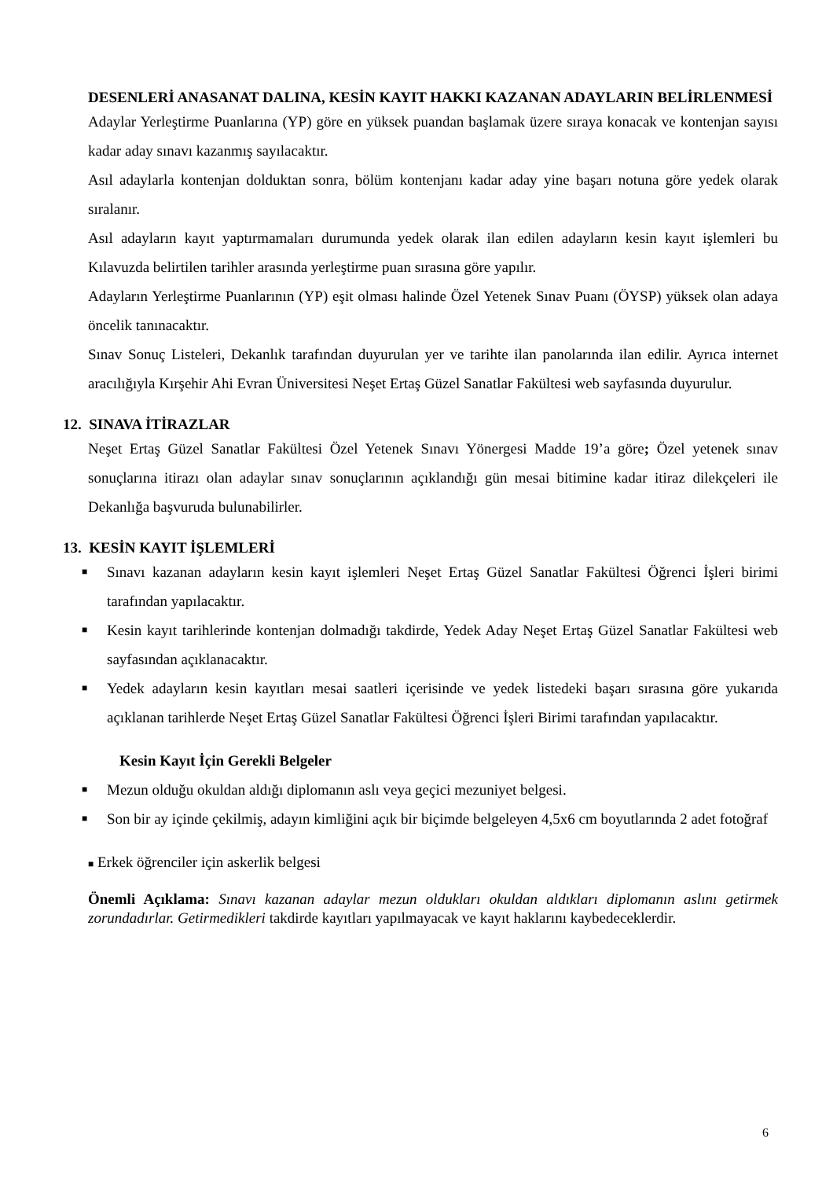DESENLERİ ANASANAT DALINA, KESİN KAYIT HAKKI KAZANAN ADAYLARIN BELİRLENMESİ
Adaylar Yerleştirme Puanlarına (YP) göre en yüksek puandan başlamak üzere sıraya konacak ve kontenjan sayısı kadar aday sınavı kazanmış sayılacaktır.
Asıl adaylarla kontenjan dolduktan sonra, bölüm kontenjanı kadar aday yine başarı notuna göre yedek olarak sıralanır.
Asıl adayların kayıt yaptırmamaları durumunda yedek olarak ilan edilen adayların kesin kayıt işlemleri bu Kılavuzda belirtilen tarihler arasında yerleştirme puan sırasına göre yapılır.
Adayların Yerleştirme Puanlarının (YP) eşit olması halinde Özel Yetenek Sınav Puanı (ÖYSP) yüksek olan adaya öncelik tanınacaktır.
Sınav Sonuç Listeleri, Dekanlık tarafından duyurulan yer ve tarihte ilan panolarında ilan edilir. Ayrıca internet aracılığıyla Kırşehir Ahi Evran Üniversitesi Neşet Ertaş Güzel Sanatlar Fakültesi web sayfasında duyurulur.
12. SINAVA İTİRAZLAR
Neşet Ertaş Güzel Sanatlar Fakültesi Özel Yetenek Sınavı Yönergesi Madde 19’a göre; Özel yetenek sınav sonuçlarına itirazı olan adaylar sınav sonuçlarının açıklandığı gün mesai bitimine kadar itiraz dilekçeleri ile Dekanlığa başvuruda bulunabilirler.
13. KESİN KAYIT İŞLEMLERİ
■ Sınavı kazanan adayların kesin kayıt işlemleri Neşet Ertaş Güzel Sanatlar Fakültesi Öğrenci İşleri birimi tarafından yapılacaktır.
■ Kesin kayıt tarihlerinde kontenjan dolmadığı takdirde, Yedek Aday Neşet Ertaş Güzel Sanatlar Fakültesi web sayfasından açıklanacaktır.
■ Yedek adayların kesin kayıtları mesai saatleri içerisinde ve yedek listedeki başarı sırasına göre yukarıda açıklanan tarihlerde Neşet Ertaş Güzel Sanatlar Fakültesi Öğrenci İşleri Birimi tarafından yapılacaktır.
Kesin Kayıt İçin Gerekli Belgeler
■ Mezun olduğu okuldan aldığı diplomanın aslı veya geçici mezuniyet belgesi.
■ Son bir ay içinde çekilmiş, adayın kimliğini açık bir biçimde belgeleyen 4,5x6 cm boyutlarında 2 adet fotoğraf
■ Erkek öğrenciler için askerlik belgesi
Önemli Açıklama: Sınavı kazanan adaylar mezun oldukları okuldan aldıkları diplomanın aslını getirmek zorundadırlar. Getirmedikleri takdirde kayıtları yapılmayacak ve kayıt haklarını kaybedeceklerdir.
6